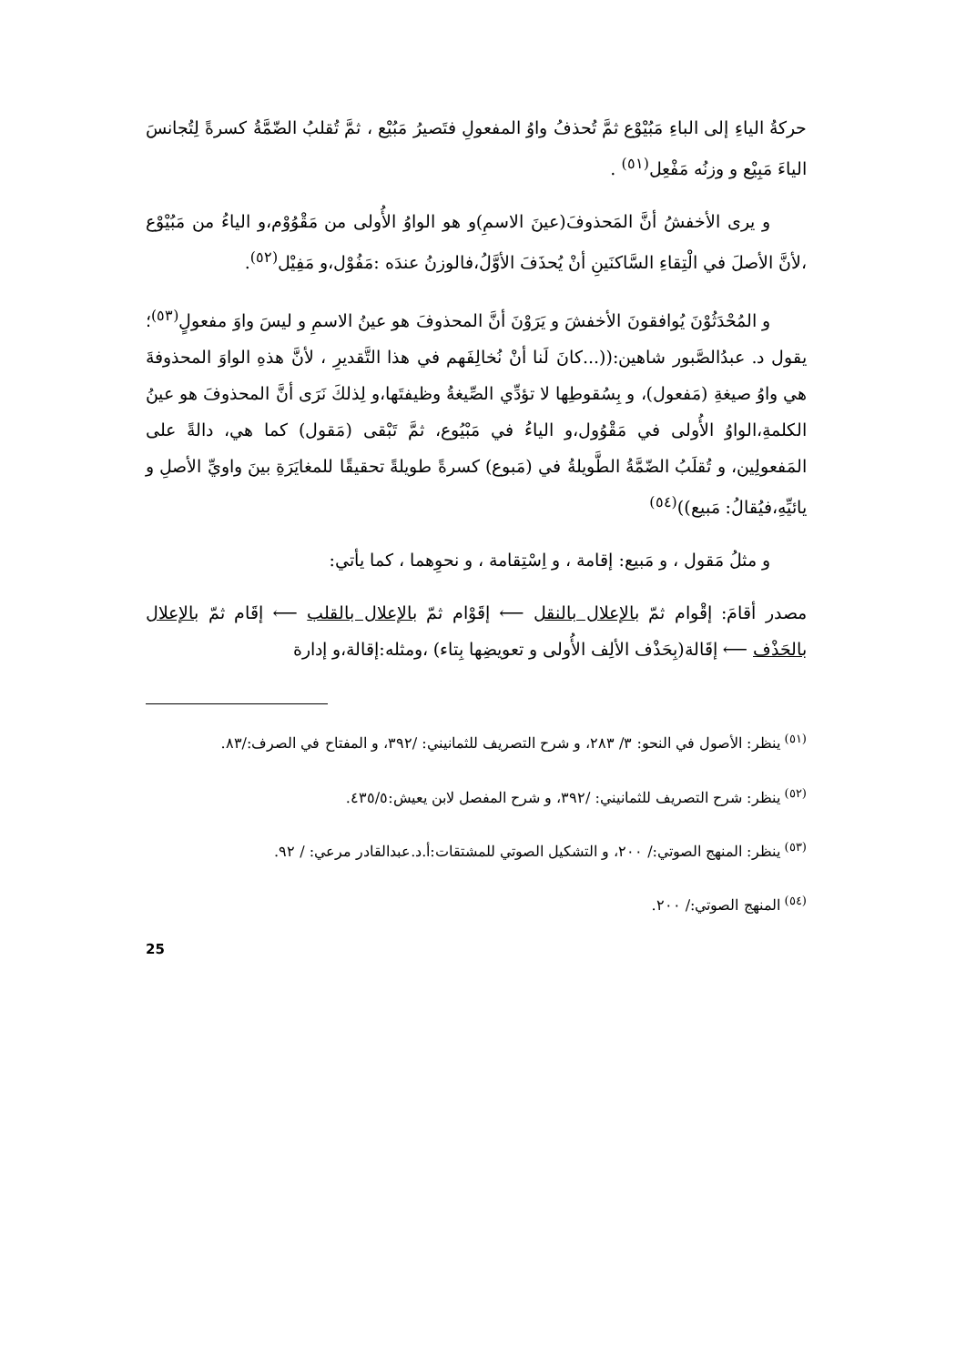حركةُ الياءِ إلى الباءِ مَبُيْوْع ثمَّ تُحذفُ واوُ المفعولِ فتَصيرُ مَبُيْع ، ثمَّ تُقلبُ الضّمَّةُ كسرةً لِتُجانسَ الياءَ مَبِيْع و وزنُه مَفْعِل<sup>(٥١)</sup> .
و يرى الأخفشُ أنَّ المَحذوفَ(عينَ الاسمِ)و هو الواوُ الأُولى من مَقْوُوْم،و الياءُ من مَبُيْوْع ،لأنَّ الأصلَ في الْتِقاءِ السَّاكنَينِ أنْ يُحذَفَ الأوَّلُ،فالوزنُ عندَه :مَفُوْل،و مَفِيْل<sup>(٥٢)</sup>.
و المُحْدَثُوْنَ يُوافقونَ الأخفشَ و يَرَوْنَ أنَّ المحذوفَ هو عينُ الاسمِ و ليسَ واوَ مفعولٍ<sup>(٥٣)</sup>؛يقول د. عبدُالصَّبور شاهين:((...كانَ لَنا أنْ نُخالِفَهم في هذا التَّقديرِ ، لأنَّ هذهِ الواوَ المحذوفةَ هي واوُ صيغةِ (مَفعول)، و بِسُقوطِها لا تؤدِّي الصِّيغةُ وظيفتَها،و لِذلكَ نَرَى أنَّ المحذوفَ هو عينُ الكلمةِ،الواوُ الأُولى في مَقْوُول،و الياءُ في مَبْيُوع، ثمَّ تَبْقى (مَقول) كما هي، دالةً على المَفعولِين، و تُقلَبُ الضّمَّةُ الطَّويلةُ في (مَبوع) كسرةً طويلةً تحقيقًا للمغايَرَةِ بينَ واويِّ الأصلِ و يائيِّهِ،فيُقالُ: مَبيع))<sup>(٥٤)</sup>
و مثلُ مَقول ، و مَبيع: إقامة ، و اِسْتِقامة ، و نحوِهما ، كما يأتي:
مصدر أقامَ: إقْوام ثمّ بالإعلال بالنقل ⟵ إقَوْام ثمّ بالإعلال بالقلب ⟵ إقَام ثمّ بالإعلال بالحَذْف ⟵ إقَالة(بِحَذْف الألِف الأُولى و تعويضِها بِتاء) ،ومثله:إقالة،و إدارة
<sup>(٥١)</sup> ينظر: الأصول في النحو: ٣/ ٢٨٣، و شرح التصريف للثمانيني: /٣٩٢، و المفتاح في الصرف:/٨٣.
<sup>(٥٢)</sup> ينظر: شرح التصريف للثمانيني: /٣٩٢، و شرح المفصل لابن يعيش:٤٣٥/٥.
<sup>(٥٣)</sup> ينظر: المنهج الصوتي:/ ٢٠٠، و التشكيل الصوتي للمشتقات:أ.د.عبدالقادر مرعي: / ٩٢.
<sup>(٥٤)</sup> المنهج الصوتي:/ ٢٠٠.
25